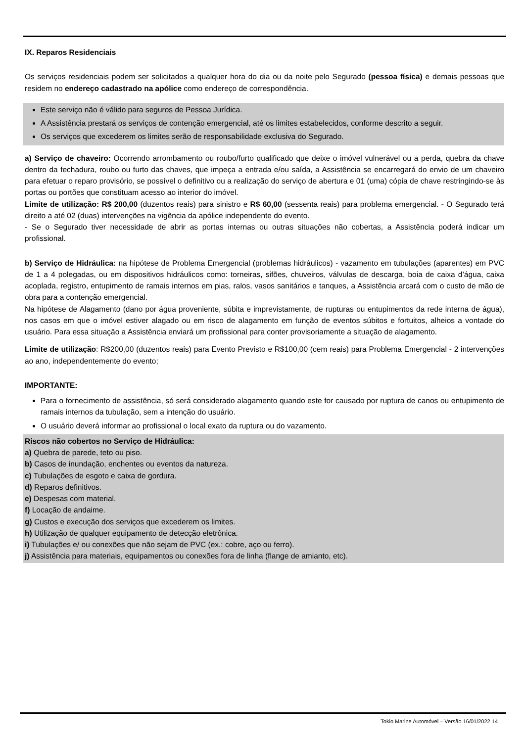IX. Reparos Residenciais
Os serviços residenciais podem ser solicitados a qualquer hora do dia ou da noite pelo Segurado (pessoa física) e demais pessoas que residem no endereço cadastrado na apólice como endereço de correspondência.
Este serviço não é válido para seguros de Pessoa Jurídica.
A Assistência prestará os serviços de contenção emergencial, até os limites estabelecidos, conforme descrito a seguir.
Os serviços que excederem os limites serão de responsabilidade exclusiva do Segurado.
a) Serviço de chaveiro: Ocorrendo arrombamento ou roubo/furto qualificado que deixe o imóvel vulnerável ou a perda, quebra da chave dentro da fechadura, roubo ou furto das chaves, que impeça a entrada e/ou saída, a Assistência se encarregará do envio de um chaveiro para efetuar o reparo provisório, se possível o definitivo ou a realização do serviço de abertura e 01 (uma) cópia de chave restringindo-se às portas ou portões que constituam acesso ao interior do imóvel.
Limite de utilização: R$ 200,00 (duzentos reais) para sinistro e R$ 60,00 (sessenta reais) para problema emergencial. - O Segurado terá direito a até 02 (duas) intervenções na vigência da apólice independente do evento.
- Se o Segurado tiver necessidade de abrir as portas internas ou outras situações não cobertas, a Assistência poderá indicar um profissional.
b) Serviço de Hidráulica: na hipótese de Problema Emergencial (problemas hidráulicos) - vazamento em tubulações (aparentes) em PVC de 1 a 4 polegadas, ou em dispositivos hidráulicos como: torneiras, sifões, chuveiros, válvulas de descarga, boia de caixa d’água, caixa acoplada, registro, entupimento de ramais internos em pias, ralos, vasos sanitários e tanques, a Assistência arcará com o custo de mão de obra para a contenção emergencial.
Na hipótese de Alagamento (dano por água proveniente, súbita e imprevistamente, de rupturas ou entupimentos da rede interna de água), nos casos em que o imóvel estiver alagado ou em risco de alagamento em função de eventos súbitos e fortuitos, alheios a vontade do usuário. Para essa situação a Assistência enviará um profissional para conter provisoriamente a situação de alagamento.
Limite de utilização: R$200,00 (duzentos reais) para Evento Previsto e R$100,00 (cem reais) para Problema Emergencial - 2 intervenções ao ano, independentemente do evento;
IMPORTANTE:
Para o fornecimento de assistência, só será considerado alagamento quando este for causado por ruptura de canos ou entupimento de ramais internos da tubulação, sem a intenção do usuário.
O usuário deverá informar ao profissional o local exato da ruptura ou do vazamento.
Riscos não cobertos no Serviço de Hidráulica:
a) Quebra de parede, teto ou piso.
b) Casos de inundação, enchentes ou eventos da natureza.
c) Tubulações de esgoto e caixa de gordura.
d) Reparos definitivos.
e) Despesas com material.
f) Locação de andaime.
g) Custos e execução dos serviços que excederem os limites.
h) Utilização de qualquer equipamento de detecção eletrônica.
i) Tubulações e/ ou conexões que não sejam de PVC (ex.: cobre, aço ou ferro).
j) Assistência para materiais, equipamentos ou conexões fora de linha (flange de amianto, etc).
Tokio Marine Automóvel – Versão 16/01/2022 14